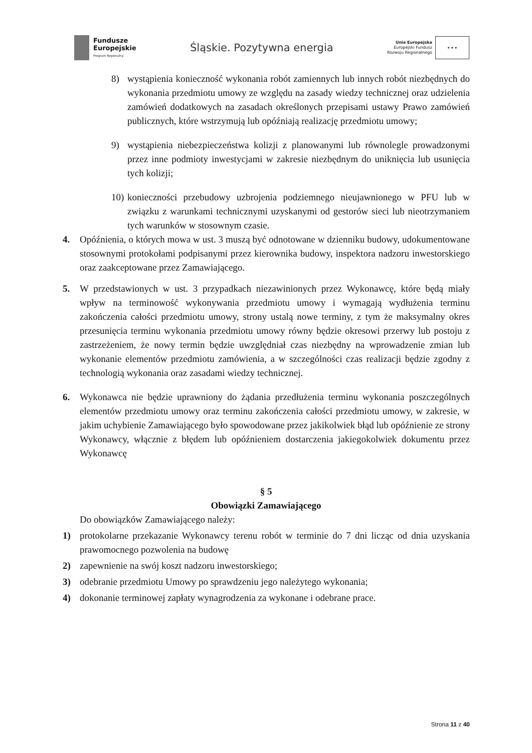Fundusze
Europejskie
Program Regionalny
Śląskie. Pozytywna energia
Unia Europejska
Europejski Fundusz
Rozwoju Regionalnego
★ ★ ★
8) wystąpienia konieczność wykonania robót zamiennych lub innych robót niezbędnych do wykonania przedmiotu umowy ze względu na zasady wiedzy technicznej oraz udzielenia zamówień dodatkowych na zasadach określonych przepisami ustawy Prawo zamówień publicznych, które wstrzymują lub opóźniają realizację przedmiotu umowy;
9) wystąpienia niebezpieczeństwa kolizji z planowanymi lub równolegle prowadzonymi przez inne podmioty inwestycjami w zakresie niezbędnym do uniknięcia lub usunięcia tych kolizji;
10) konieczności przebudowy uzbrojenia podziemnego nieujawnionego w PFU lub w związku z warunkami technicznymi uzyskanymi od gestorów sieci lub nieotrzymaniem tych warunków w stosownym czasie.
4. Opóźnienia, o których mowa w ust. 3 muszą być odnotowane w dzienniku budowy, udokumentowane stosownymi protokołami podpisanymi przez kierownika budowy, inspektora nadzoru inwestorskiego oraz zaakceptowane przez Zamawiającego.
5. W przedstawionych w ust. 3 przypadkach niezawinionych przez Wykonawcę, które będą miały wpływ na terminowość wykonywania przedmiotu umowy i wymagają wydłużenia terminu zakończenia całości przedmiotu umowy, strony ustalą nowe terminy, z tym że maksymalny okres przesunięcia terminu wykonania przedmiotu umowy równy będzie okresowi przerwy lub postoju z zastrzeżeniem, że nowy termin będzie uwzględniał czas niezbędny na wprowadzenie zmian lub wykonanie elementów przedmiotu zamówienia, a w szczególności czas realizacji będzie zgodny z technologią wykonania oraz zasadami wiedzy technicznej.
6. Wykonawca nie będzie uprawniony do żądania przedłużenia terminu wykonania poszczególnych elementów przedmiotu umowy oraz terminu zakończenia całości przedmiotu umowy, w zakresie, w jakim uchybienie Zamawiającego było spowodowane przez jakikolwiek błąd lub opóźnienie ze strony Wykonawcy, włącznie z błędem lub opóźnieniem dostarczenia jakiegokolwiek dokumentu przez Wykonawcę
§ 5
Obowiązki Zamawiającego
Do obowiązków Zamawiającego należy:
1) protokolarne przekazanie Wykonawcy terenu robót w terminie do 7 dni licząc od dnia uzyskania prawomocnego pozwolenia na budowę
2) zapewnienie na swój koszt nadzoru inwestorskiego;
3) odebranie przedmiotu Umowy po sprawdzeniu jego należytego wykonania;
4) dokonanie terminowej zapłaty wynagrodzenia za wykonane i odebrane prace.
Strona 11 z 40